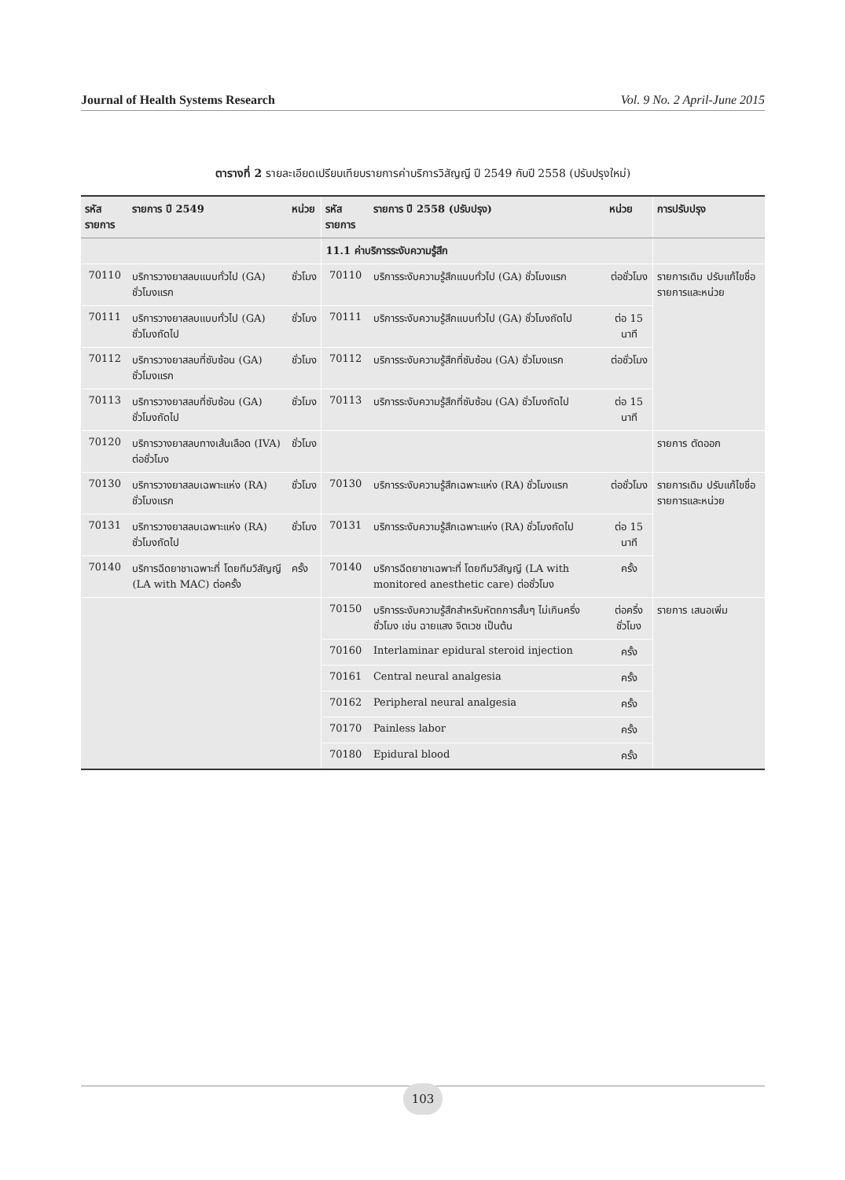Journal of Health Systems Research Vol. 9 No. 2 April-June 2015
ตารางที่ 2 รายละเอียดเปรียบเทียบรายการค่าบริการวิสัญญี ปี 2549 กับปี 2558 (ปรับปรุงใหม่)
| รหัสรายการ | รายการ ปี 2549 | หน่วย | รหัสรายการ | รายการ ปี 2558 (ปรับปรุง) | หน่วย | การปรับปรุง |
| --- | --- | --- | --- | --- | --- | --- |
| | | | 11.1 ค่าบริการระงับความรู้สึก | | | |
| 70110 | บริการวางยาสลบแบบทั่วไป (GA) ชั่วโมงแรก | ชั่วโมง | 70110 | บริการระงับความรู้สึกแบบทั่วไป (GA) ชั่วโมงแรก | ต่อชั่วโมง | รายการเดิม ปรับแก้ไขชื่อ รายการและหน่วย |
| 70111 | บริการวางยาสลบแบบทั่วไป (GA) ชั่วโมงถัดไป | ชั่วโมง | 70111 | บริการระงับความรู้สึกแบบทั่วไป (GA) ชั่วโมงถัดไป | ต่อ 15 นาที | |
| 70112 | บริการวางยาสลบที่ซับซ้อน (GA) ชั่วโมงแรก | ชั่วโมง | 70112 | บริการระงับความรู้สึกที่ซับซ้อน (GA) ชั่วโมงแรก | ต่อชั่วโมง | |
| 70113 | บริการวางยาสลบที่ซับซ้อน (GA) ชั่วโมงถัดไป | ชั่วโมง | 70113 | บริการระงับความรู้สึกที่ซับซ้อน (GA) ชั่วโมงถัดไป | ต่อ 15 นาที | |
| 70120 | บริการวางยาสลบทางเส้นเลือด (IVA) ต่อชั่วโมง | ชั่วโมง | | | | รายการ ตัดออก |
| 70130 | บริการวางยาสลบเฉพาะแห่ง (RA) ชั่วโมงแรก | ชั่วโมง | 70130 | บริการระงับความรู้สึกเฉพาะแห่ง (RA) ชั่วโมงแรก | ต่อชั่วโมง | รายการเดิม ปรับแก้ไขชื่อ รายการและหน่วย |
| 70131 | บริการวางยาสลบเฉพาะแห่ง (RA) ชั่วโมงถัดไป | ชั่วโมง | 70131 | บริการระงับความรู้สึกเฉพาะแห่ง (RA) ชั่วโมงถัดไป | ต่อ 15 นาที | |
| 70140 | บริการฉีดยาชาเฉพาะที่ โดยทีมวิสัญญี (LA with MAC) ต่อครั้ง | ครั้ง | 70140 | บริการฉีดยาชาเฉพาะที่ โดยทีมวิสัญญี (LA with monitored anesthetic care) ต่อชั่วโมง | ครั้ง | |
| | | | 70150 | บริการระงับความรู้สึกสำหรับหัตถการสั้นๆ ไม่เกินครึ่งชั่วโมง เช่น ฉายแสง จิตเวช เป็นต้น | ต่อครึ่งชั่วโมง | รายการ เสนอเพิ่ม |
| | | | 70160 | Interlaminar epidural steroid injection | ครั้ง | |
| | | | 70161 | Central neural analgesia | ครั้ง | |
| | | | 70162 | Peripheral neural analgesia | ครั้ง | |
| | | | 70170 | Painless labor | ครั้ง | |
| | | | 70180 | Epidural blood | ครั้ง | |
103